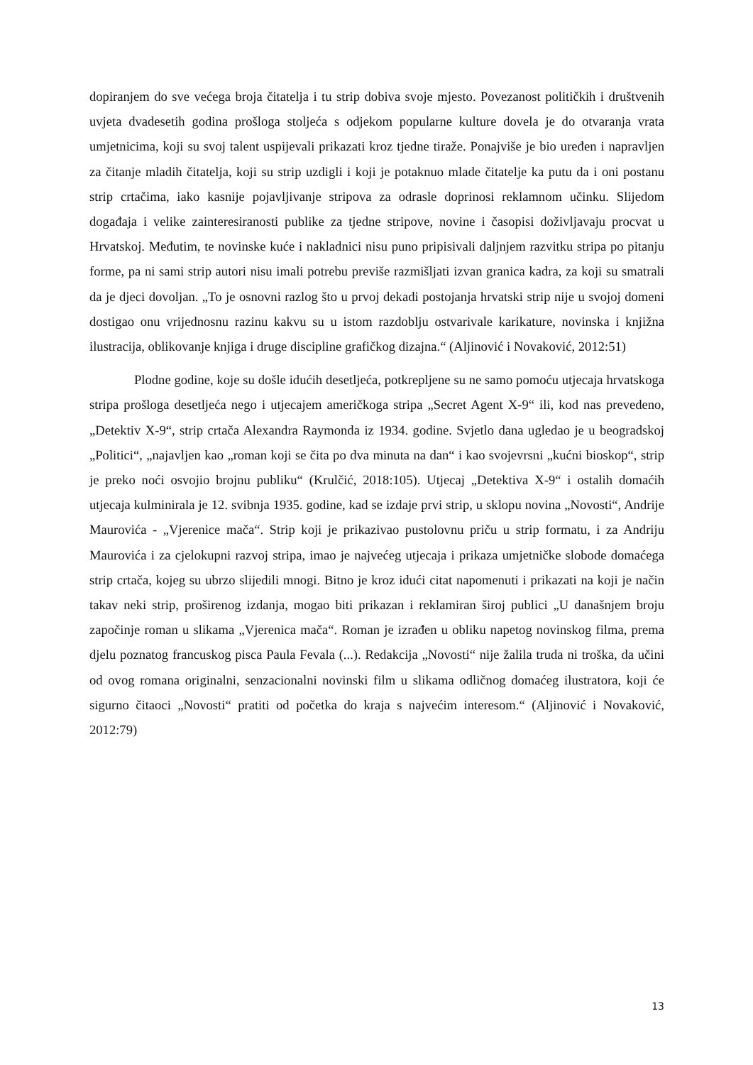dopiranjem do sve većega broja čitatelja i tu strip dobiva svoje mjesto. Povezanost političkih i društvenih uvjeta dvadesetih godina prošloga stoljeća s odjekom popularne kulture dovela je do otvaranja vrata umjetnicima, koji su svoj talent uspijevali prikazati kroz tjedne tiraže. Ponajviše je bio uređen i napravljen za čitanje mladih čitatelja, koji su strip uzdigli i koji je potaknuo mlade čitatelje ka putu da i oni postanu strip crtačima, iako kasnije pojavljivanje stripova za odrasle doprinosi reklamnom učinku. Slijedom događaja i velike zainteresiranosti publike za tjedne stripove, novine i časopisi doživljavaju procvat u Hrvatskoj. Međutim, te novinske kuće i nakladnici nisu puno pripisivali daljnjem razvitku stripa po pitanju forme, pa ni sami strip autori nisu imali potrebu previše razmišljati izvan granica kadra, za koji su smatrali da je djeci dovoljan. „To je osnovni razlog što u prvoj dekadi postojanja hrvatski strip nije u svojoj domeni dostigao onu vrijednosnu razinu kakvu su u istom razdoblju ostvarivale karikature, novinska i knjižna ilustracija, oblikovanje knjiga i druge discipline grafičkog dizajna.“ (Aljinović i Novaković, 2012:51)
Plodne godine, koje su došle idućih desetljeća, potkrepljene su ne samo pomoću utjecaja hrvatskoga stripa prošloga desetljeća nego i utjecajem američkoga stripa „Secret Agent X-9“ ili, kod nas prevedeno, „Detektiv X-9“, strip crtača Alexandra Raymonda iz 1934. godine. Svjetlo dana ugledao je u beogradskoj „Politici“, „najavljen kao „roman koji se čita po dva minuta na dan“ i kao svojevrsni „kućni bioskop“, strip je preko noći osvojio brojnu publiku“ (Krulčić, 2018:105). Utjecaj „Detektiva X-9“ i ostalih domaćih utjecaja kulminirala je 12. svibnja 1935. godine, kad se izdaje prvi strip, u sklopu novina „Novosti“, Andrije Maurovića - „Vjerenice mača“. Strip koji je prikazivao pustolovnu priču u strip formatu, i za Andriju Maurovića i za cjelokupni razvoj stripa, imao je najvećeg utjecaja i prikaza umjetničke slobode domaćega strip crtača, kojeg su ubrzo slijedili mnogi. Bitno je kroz idući citat napomenuti i prikazati na koji je način takav neki strip, proširenog izdanja, mogao biti prikazan i reklamiran široj publici „U današnjem broju započinje roman u slikama „Vjerenica mača“. Roman je izrađen u obliku napetog novinskog filma, prema djelu poznatog francuskog pisca Paula Fevala (...). Redakcija „Novosti“ nije žalila truda ni troška, da učini od ovog romana originalni, senzacionalni novinski film u slikama odličnog domaćeg ilustratora, koji će sigurno čitaoci „Novosti“ pratiti od početka do kraja s najvećim interesom.“ (Aljinović i Novaković, 2012:79)
13